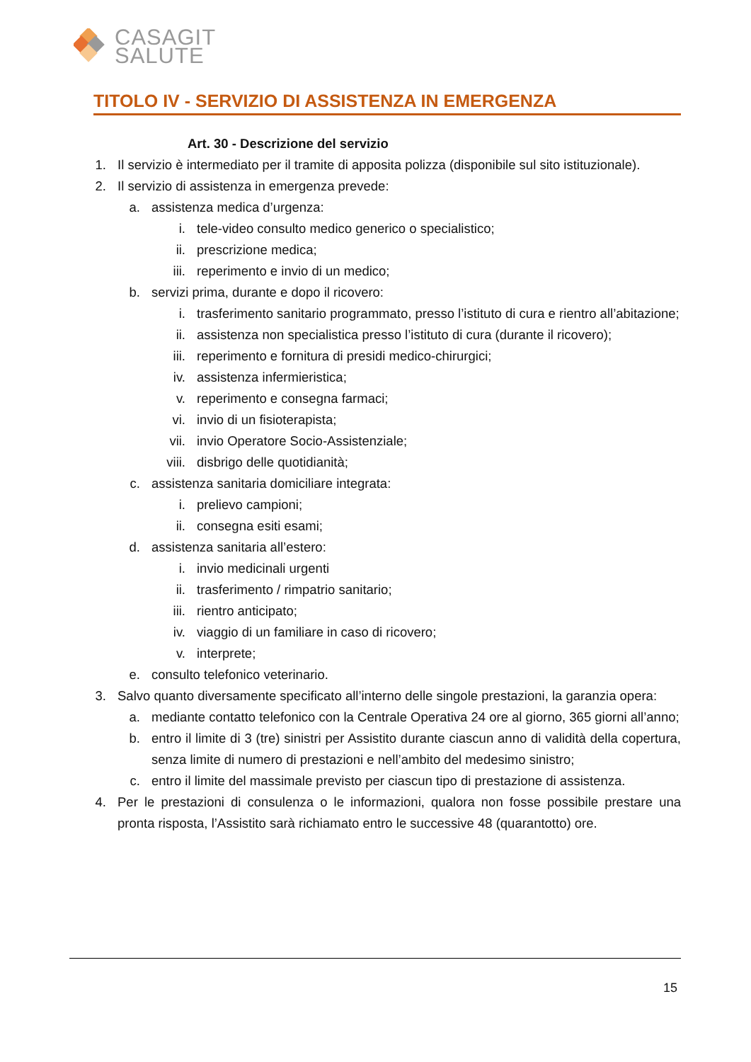CASAGIT
SALUTE
TITOLO IV - SERVIZIO DI ASSISTENZA IN EMERGENZA
Art. 30 - Descrizione del servizio
1. Il servizio è intermediato per il tramite di apposita polizza (disponibile sul sito istituzionale).
2. Il servizio di assistenza in emergenza prevede:
a. assistenza medica d’urgenza:
i. tele-video consulto medico generico o specialistico;
ii. prescrizione medica;
iii. reperimento e invio di un medico;
b. servizi prima, durante e dopo il ricovero:
i. trasferimento sanitario programmato, presso l’istituto di cura e rientro all’abitazione;
ii. assistenza non specialistica presso l’istituto di cura (durante il ricovero);
iii. reperimento e fornitura di presidi medico-chirurgici;
iv. assistenza infermieristica;
v. reperimento e consegna farmaci;
vi. invio di un fisioterapista;
vii. invio Operatore Socio-Assistenziale;
viii. disbrigo delle quotidianità;
c. assistenza sanitaria domiciliare integrata:
i. prelievo campioni;
ii. consegna esiti esami;
d. assistenza sanitaria all’estero:
i. invio medicinali urgenti
ii. trasferimento / rimpatrio sanitario;
iii. rientro anticipato;
iv. viaggio di un familiare in caso di ricovero;
v. interprete;
e. consulto telefonico veterinario.
3. Salvo quanto diversamente specificato all’interno delle singole prestazioni, la garanzia opera:
a. mediante contatto telefonico con la Centrale Operativa 24 ore al giorno, 365 giorni all’anno;
b. entro il limite di 3 (tre) sinistri per Assistito durante ciascun anno di validità della copertura, senza limite di numero di prestazioni e nell’ambito del medesimo sinistro;
c. entro il limite del massimale previsto per ciascun tipo di prestazione di assistenza.
4. Per le prestazioni di consulenza o le informazioni, qualora non fosse possibile prestare una pronta risposta, l’Assistito sarà richiamato entro le successive 48 (quarantotto) ore.
15